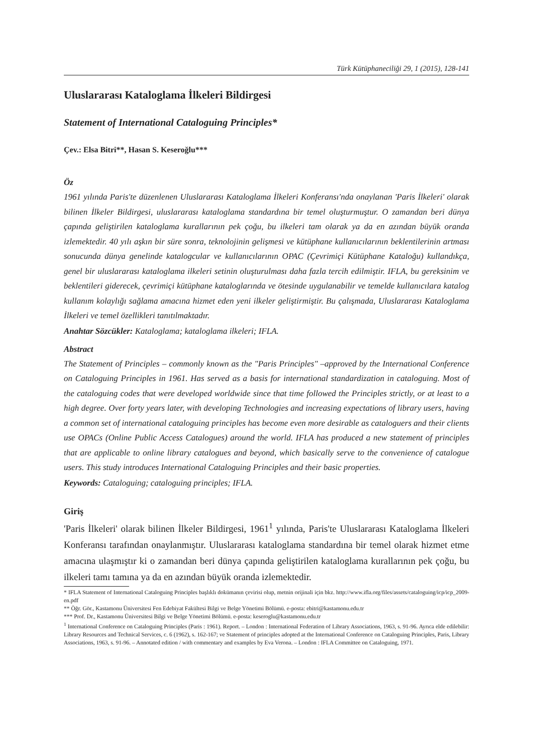Türk Kütüphaneciliği 29, 1 (2015), 128-141
Uluslararası Kataloglama İlkeleri Bildirgesi
Statement of International Cataloguing Principles*
Çev.: Elsa Bitri**, Hasan S. Keseroğlu***
Öz
1961 yılında Paris'te düzenlenen Uluslararası Kataloglama İlkeleri Konferansı'nda onaylanan 'Paris İlkeleri' olarak bilinen İlkeler Bildirgesi, uluslararası kataloglama standardına bir temel oluşturmuştur. O zamandan beri dünya çapında geliştirilen kataloglama kurallarının pek çoğu, bu ilkeleri tam olarak ya da en azından büyük oranda izlemektedir. 40 yılı aşkın bir süre sonra, teknolojinin gelişmesi ve kütüphane kullanıcılarının beklentilerinin artması sonucunda dünya genelinde katalogcular ve kullanıcılarının OPAC (Çevrimiçi Kütüphane Kataloğu) kullandıkça, genel bir uluslararası kataloglama ilkeleri setinin oluşturulması daha fazla tercih edilmiştir. IFLA, bu gereksinim ve beklentileri giderecek, çevrimiçi kütüphane kataloglarında ve ötesinde uygulanabilir ve temelde kullanıcılara katalog kullanım kolaylığı sağlama amacına hizmet eden yeni ilkeler geliştirmiştir. Bu çalışmada, Uluslararası Kataloglama İlkeleri ve temel özellikleri tanıtılmaktadır.
Anahtar Sözcükler: Kataloglama; kataloglama ilkeleri; IFLA.
Abstract
The Statement of Principles – commonly known as the "Paris Principles" –approved by the International Conference on Cataloguing Principles in 1961. Has served as a basis for international standardization in cataloguing. Most of the cataloguing codes that were developed worldwide since that time followed the Principles strictly, or at least to a high degree. Over forty years later, with developing Technologies and increasing expectations of library users, having a common set of international cataloguing principles has become even more desirable as cataloguers and their clients use OPACs (Online Public Access Catalogues) around the world. IFLA has produced a new statement of principles that are applicable to online library catalogues and beyond, which basically serve to the convenience of catalogue users. This study introduces International Cataloguing Principles and their basic properties.
Keywords: Cataloguing; cataloguing principles; IFLA.
Giriş
'Paris İlkeleri' olarak bilinen İlkeler Bildirgesi, 1961<sup>1</sup> yılında, Paris'te Uluslararası Kataloglama İlkeleri Konferansı tarafından onaylanmıştır. Uluslararası kataloglama standardına bir temel olarak hizmet etme amacına ulaşmıştır ki o zamandan beri dünya çapında geliştirilen kataloglama kurallarının pek çoğu, bu ilkeleri tamı tamına ya da en azından büyük oranda izlemektedir.
* IFLA Statement of International Cataloguing Principles başlıklı dokümanın çevirisi olup, metnin orijinali için bkz. http://www.ifla.org/files/assets/cataloguing/icp/icp_2009-en.pdf
** Öğr. Gör., Kastamonu Üniversitesi Fen Edebiyat Fakültesi Bilgi ve Belge Yönetimi Bölümü. e-posta: ebitri@kastamonu.edu.tr
*** Prof. Dr., Kastamonu Üniversitesi Bilgi ve Belge Yönetimi Bölümü. e-posta: keseroglu@kastamonu.edu.tr
<sup>1</sup> International Conference on Cataloguing Principles (Paris : 1961). Report. – London : International Federation of Library Associations, 1963, s. 91-96. Ayrıca elde edilebilir: Library Resources and Technical Services, c. 6 (1962), s. 162-167; ve Statement of principles adopted at the International Conference on Cataloguing Principles, Paris, Library Associations, 1963, s. 91-96. – Annotated edition / with commentary and examples by Eva Verona. – London : IFLA Committee on Cataloguing, 1971.